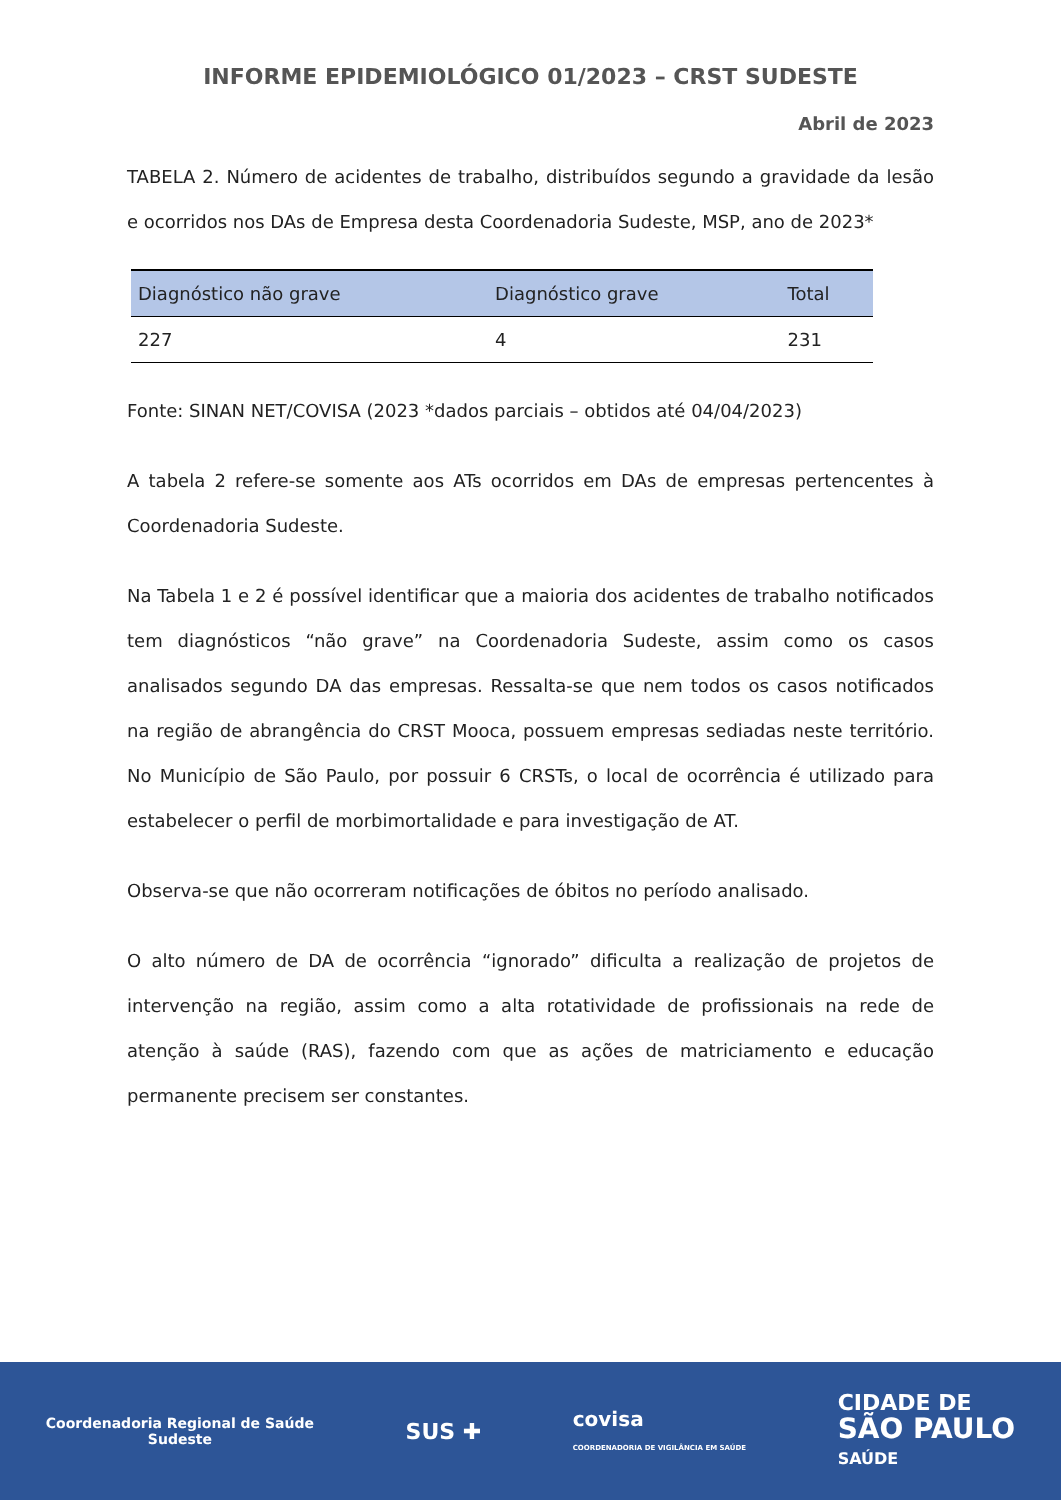INFORME EPIDEMIOLÓGICO 01/2023 – CRST SUDESTE
Abril de 2023
TABELA 2. Número de acidentes de trabalho, distribuídos segundo a gravidade da lesão e ocorridos nos DAs de Empresa desta Coordenadoria Sudeste, MSP, ano de 2023*
| Diagnóstico não grave | Diagnóstico grave | Total |
| --- | --- | --- |
| 227 | 4 | 231 |
Fonte: SINAN NET/COVISA (2023 *dados parciais – obtidos até 04/04/2023)
A tabela 2 refere-se somente aos ATs ocorridos em DAs de empresas pertencentes à Coordenadoria Sudeste.
Na Tabela 1 e 2 é possível identificar que a maioria dos acidentes de trabalho notificados tem diagnósticos “não grave” na Coordenadoria Sudeste, assim como os casos analisados segundo DA das empresas. Ressalta-se que nem todos os casos notificados na região de abrangência do CRST Mooca, possuem empresas sediadas neste território. No Município de São Paulo, por possuir 6 CRSTs, o local de ocorrência é utilizado para estabelecer o perfil de morbimortalidade e para investigação de AT.
Observa-se que não ocorreram notificações de óbitos no período analisado.
O alto número de DA de ocorrência “ignorado” dificulta a realização de projetos de intervenção na região, assim como a alta rotatividade de profissionais na rede de atenção à saúde (RAS), fazendo com que as ações de matriciamento e educação permanente precisem ser constantes.
Coordenadoria Regional de Saúde
Sudeste
SUS ✚
covisa
COORDENADORIA DE VIGILÂNCIA EM SAÚDE
CIDADE DE
SÃO PAULO
SAÚDE